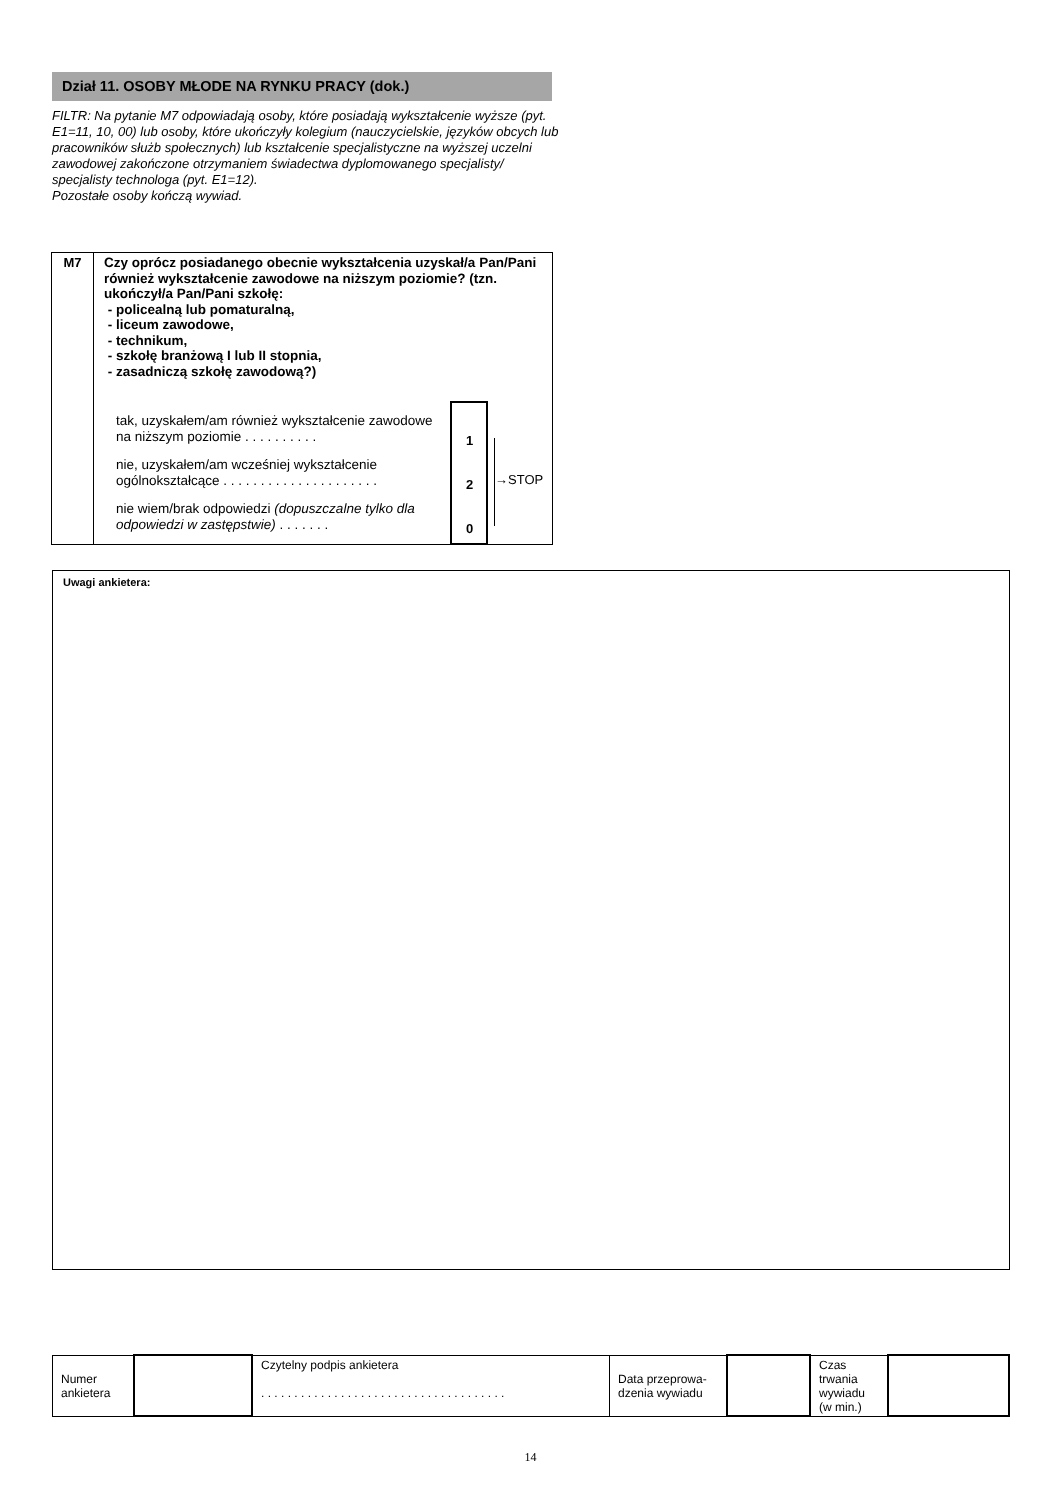Dział 11. OSOBY MŁODE NA RYNKU PRACY (dok.)
FILTR: Na pytanie M7 odpowiadają osoby, które posiadają wykształcenie wyższe (pyt. E1=11, 10, 00) lub osoby, które ukończyły kolegium (nauczycielskie, języków obcych lub pracowników służb społecznych) lub kształcenie specjalistyczne na wyższej uczelni zawodowej zakończone otrzymaniem świadectwa dyplomowanego specjalisty/ specjalisty technologa (pyt. E1=12).
Pozostałe osoby kończą wywiad.
M7
Czy oprócz posiadanego obecnie wykształcenia uzyskał/a Pan/Pani również wykształcenie zawodowe na niższym poziomie? (tzn. ukończył/a Pan/Pani szkołę:
- policealną lub pomaturalną,
- liceum zawodowe,
- technikum,
- szkołę branżową I lub II stopnia,
- zasadniczą szkołę zawodową?)
tak, uzyskałem/am również wykształcenie zawodowe na niższym poziomie . . . . . . . . . .
nie, uzyskałem/am wcześniej wykształcenie ogólnokształcące . . . . . . . . . . . . . . . . . . . . .
nie wiem/brak odpowiedzi (dopuszczalne tylko dla odpowiedzi w zastępstwie) . . . . . . .
1
2
0
→STOP
Uwagi ankietera:
| Numer ankietera | | Czytelny podpis ankietera . . . . . . . . . . . . . . . . . . . . . . . . . . . . . . . . . . . . . | Data przeprowa-dzenia wywiadu | | Czas trwania wywiadu (w min.) | |
14